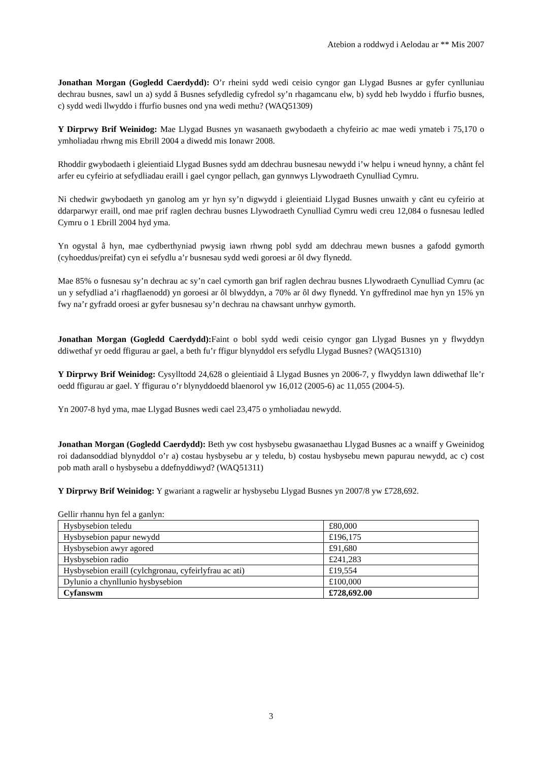Atebion a roddwyd i Aelodau ar ** Mis 2007
Jonathan Morgan (Gogledd Caerdydd): O’r rheini sydd wedi ceisio cyngor gan Llygad Busnes ar gyfer cynlluniau dechrau busnes, sawl un a) sydd â Busnes sefydledig cyfredol sy’n rhagamcanu elw, b) sydd heb lwyddo i ffurfio busnes, c) sydd wedi llwyddo i ffurfio busnes ond yna wedi methu? (WAQ51309)
Y Dirprwy Brif Weinidog: Mae Llygad Busnes yn wasanaeth gwybodaeth a chyfeirio ac mae wedi ymateb i 75,170 o ymholiadau rhwng mis Ebrill 2004 a diwedd mis Ionawr 2008.
Rhoddir gwybodaeth i gleientiaid Llygad Busnes sydd am ddechrau busnesau newydd i’w helpu i wneud hynny, a chânt fel arfer eu cyfeirio at sefydliadau eraill i gael cyngor pellach, gan gynnwys Llywodraeth Cynulliad Cymru.
Ni chedwir gwybodaeth yn ganolog am yr hyn sy’n digwydd i gleientiaid Llygad Busnes unwaith y cânt eu cyfeirio at ddarparwyr eraill, ond mae prif raglen dechrau busnes Llywodraeth Cynulliad Cymru wedi creu 12,084 o fusnesau ledled Cymru o 1 Ebrill 2004 hyd yma.
Yn ogystal â hyn, mae cydberthyniad pwysig iawn rhwng pobl sydd am ddechrau mewn busnes a gafodd gymorth (cyhoeddus/preifat) cyn ei sefydlu a’r busnesau sydd wedi goroesi ar ôl dwy flynedd.
Mae 85% o fusnesau sy’n dechrau ac sy’n cael cymorth gan brif raglen dechrau busnes Llywodraeth Cynulliad Cymru (ac un y sefydliad a’i rhagflaenodd) yn goroesi ar ôl blwyddyn, a 70% ar ôl dwy flynedd. Yn gyffredinol mae hyn yn 15% yn fwy na’r gyfradd oroesi ar gyfer busnesau sy’n dechrau na chawsant unrhyw gymorth.
Jonathan Morgan (Gogledd Caerdydd): Faint o bobl sydd wedi ceisio cyngor gan Llygad Busnes yn y flwyddyn ddiwethaf yr oedd ffigurau ar gael, a beth fu’r ffigur blynyddol ers sefydlu Llygad Busnes? (WAQ51310)
Y Dirprwy Brif Weinidog: Cysylltodd 24,628 o gleientiaid â Llygad Busnes yn 2006-7, y flwyddyn lawn ddiwethaf lle’r oedd ffigurau ar gael. Y ffigurau o’r blynyddoedd blaenorol yw 16,012 (2005-6) ac 11,055 (2004-5).
Yn 2007-8 hyd yma, mae Llygad Busnes wedi cael 23,475 o ymholiadau newydd.
Jonathan Morgan (Gogledd Caerdydd): Beth yw cost hysbysebu gwasanaethau Llygad Busnes ac a wnaiff y Gweinidog roi dadansoddiad blynyddol o’r a) costau hysbysebu ar y teledu, b) costau hysbysebu mewn papurau newydd, ac c) cost pob math arall o hysbysebu a ddefnyddiwyd? (WAQ51311)
Y Dirprwy Brif Weinidog: Y gwariant a ragwelir ar hysbysebu Llygad Busnes yn 2007/8 yw £728,692.
Gellir rhannu hyn fel a ganlyn:
| Hysbysebion teledu | £80,000 |
| Hysbysebion papur newydd | £196,175 |
| Hysbysebion awyr agored | £91,680 |
| Hysbysebion radio | £241,283 |
| Hysbysebion eraill (cylchgronau, cyfeirlyfrau ac ati) | £19,554 |
| Dylunio a chynllunio hysbysebion | £100,000 |
| Cyfanswm | £728,692.00 |
3